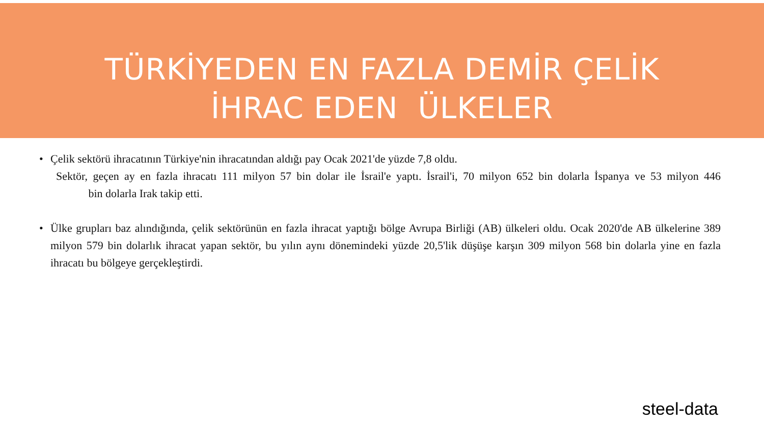TÜRKİYEDEN EN FAZLA DEMİR ÇELİK
İHRAC EDEN ÜLKELER
• Çelik sektörü ihracatının Türkiye'nin ihracatından aldığı pay Ocak 2021'de yüzde 7,8 oldu.
Sektör, geçen ay en fazla ihracatı 111 milyon 57 bin dolar ile İsrail'e yaptı. İsrail'i, 70 milyon 652 bin dolarla İspanya ve 53 milyon 446 bin dolarla Irak takip etti.
• Ülke grupları baz alındığında, çelik sektörünün en fazla ihracat yaptığı bölge Avrupa Birliği (AB) ülkeleri oldu. Ocak 2020'de AB ülkelerine 389 milyon 579 bin dolarlık ihracat yapan sektör, bu yılın aynı dönemindeki yüzde 20,5'lik düşüşe karşın 309 milyon 568 bin dolarla yine en fazla ihracatı bu bölgeye gerçekleştirdi.
steel-data